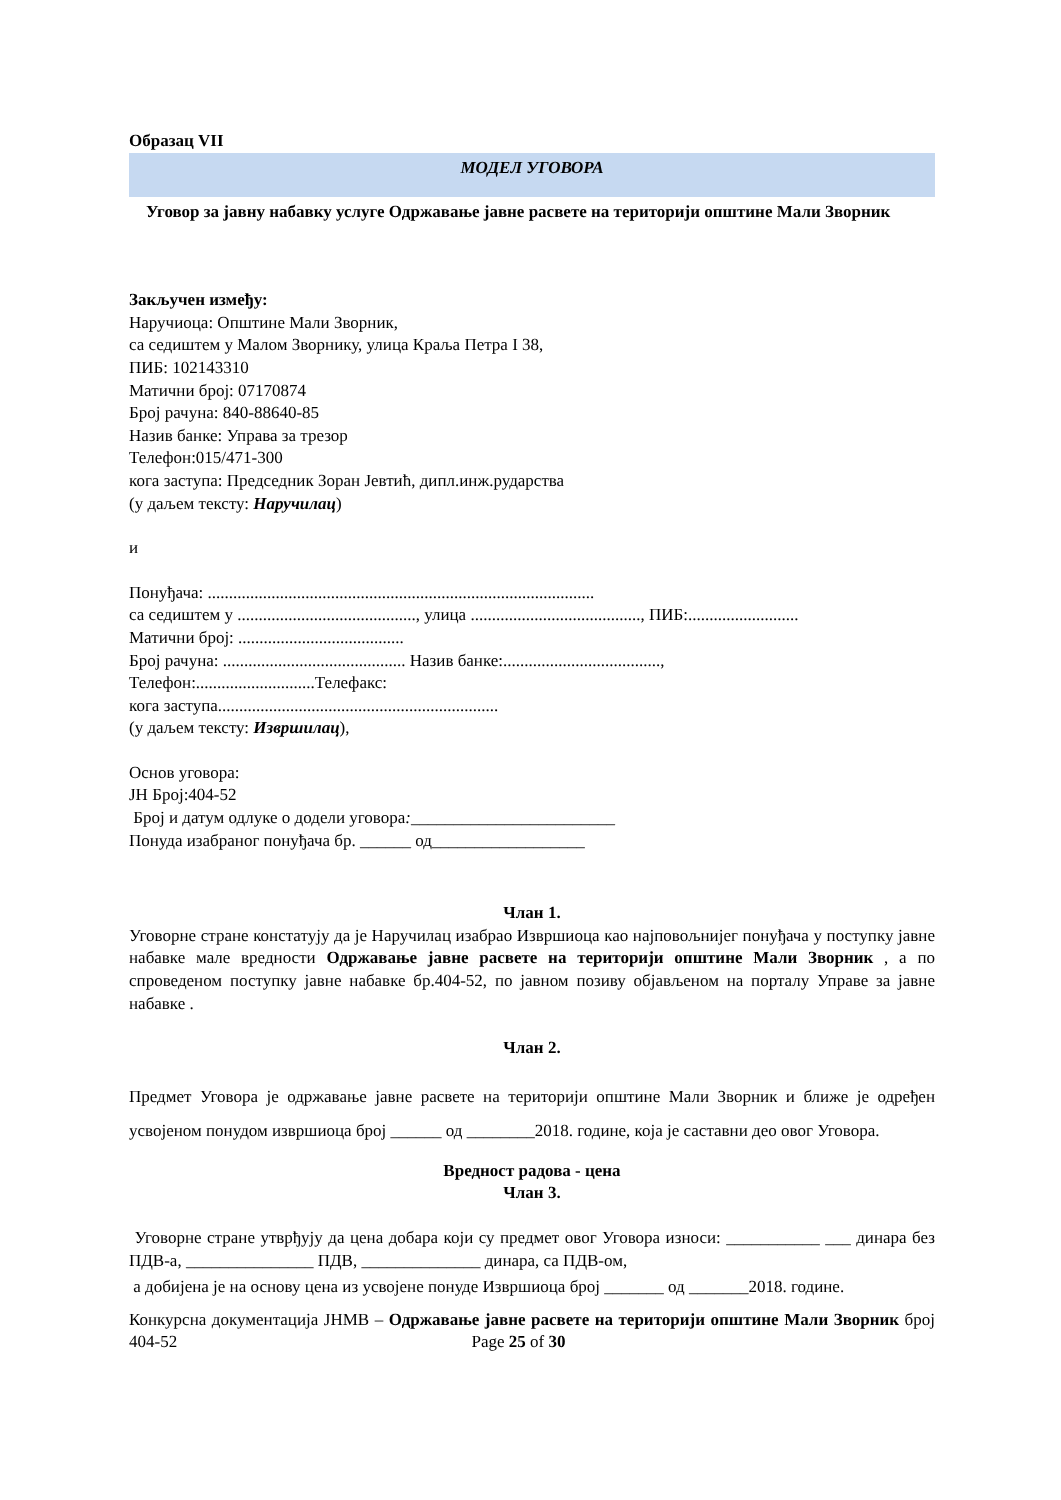Образац VII
МОДЕЛ УГОВОРА
Уговор за јавну набавку услуге Одржавање јавне расвете на територији општине Мали Зворник
Закључен између:
Наручиоца: Општине Мали Зворник,
са седиштем у Малом Зворнику, улица Краља Петра I 38,
ПИБ: 102143310
Матични број: 07170874
Број рачуна: 840-88640-85
Назив банке: Управа за трезор
Телефон:015/471-300
кога заступа: Председник Зоран Јевтић, дипл.инж.рударства
(у даљем тексту: Наручилац)
и
Понуђача: ...........................................................................................
са седиштем у .........................................., улица ........................................, ПИБ:..........................
Матични број: .......................................
Број рачуна: ........................................... Назив банке:.....................................,
Телефон:............................Телефакс:
кога заступа..................................................................
(у даљем тексту: Извршилац),
Основ уговора:
ЈН Број:404-52
Број и датум одлуке о додели уговора:________________________
Понуда изабраног понуђача бр. ______ од__________________
Члан 1.
Уговорне стране констатују да је Наручилац изабрао Извршиоца као најповољнијег понуђача у поступку јавне набавке мале вредности Одржавање јавне расвете на територији општине Мали Зворник , а по спроведеном поступку јавне набавке бр.404-52, по јавном позиву објављеном на порталу Управе за јавне набавке .
Члан 2.
Предмет Уговора је одржавање јавне расвете на територији општине Мали Зворник и ближе је одређен усвојеном понудом извршиоца број ______ од ________2018. године, која је саставни део овог Уговора.
Вредност радова - цена
Члан 3.
Уговорне стране утврђују да цена добара који су предмет овог Уговора износи: ___________ ___ динара без ПДВ-а, _______________ ПДВ, ______________ динара, са ПДВ-ом,
а добијена је на основу цена из усвојене понуде Извршиоца број _______ од _______2018. године.
Конкурсна документација ЈНМВ – Одржавање јавне расвете на територији општине Мали Зворник број 404-52 Page 25 of 30